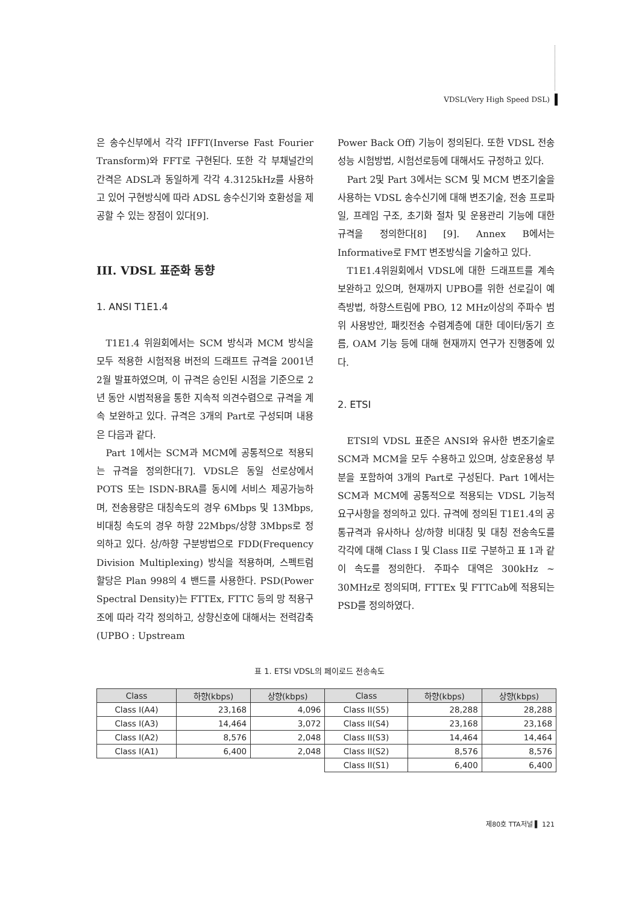VDSL(Very High Speed DSL)
은 송수신부에서 각각 IFFT(Inverse Fast Fourier Transform)와 FFT로 구현된다. 또한 각 부채널간의 간격은 ADSL과 동일하게 각각 4.3125kHz를 사용하고 있어 구현방식에 따라 ADSL 송수신기와 호환성을 제공할 수 있는 장점이 있다[9].
III. VDSL 표준화 동향
1. ANSI T1E1.4
T1E1.4 위원회에서는 SCM 방식과 MCM 방식을 모두 적용한 시험적용 버전의 드래프트 규격을 2001년 2월 발표하였으며, 이 규격은 승인된 시점을 기준으로 2년 동안 시범적용을 통한 지속적 의견수렴으로 규격을 계속 보완하고 있다. 규격은 3개의 Part로 구성되며 내용은 다음과 같다.
Part 1에서는 SCM과 MCM에 공통적으로 적용되는 규격을 정의한다[7]. VDSL은 동일 선로상에서 POTS 또는 ISDN-BRA를 동시에 서비스 제공가능하며, 전송용량은 대칭속도의 경우 6Mbps 및 13Mbps, 비대칭 속도의 경우 하향 22Mbps/상향 3Mbps로 정의하고 있다. 상/하향 구분방법으로 FDD(Frequency Division Multiplexing) 방식을 적용하며, 스펙트럼 할당은 Plan 998의 4 밴드를 사용한다. PSD(Power Spectral Density)는 FTTEx, FTTC 등의 망 적용구조에 따라 각각 정의하고, 상향신호에 대해서는 전력감축(UPBO : Upstream
Power Back Off) 기능이 정의된다. 또한 VDSL 전송성능 시험방법, 시험선로등에 대해서도 규정하고 있다.
Part 2및 Part 3에서는 SCM 및 MCM 변조기술을 사용하는 VDSL 송수신기에 대해 변조기술, 전송 프로파일, 프레임 구조, 초기화 절차 및 운용관리 기능에 대한 규격을 정의한다[8] [9]. Annex B에서는 Informative로 FMT 변조방식을 기술하고 있다.
T1E1.4위원회에서 VDSL에 대한 드래프트를 계속 보완하고 있으며, 현재까지 UPBO를 위한 선로길이 예측방법, 하향스트림에 PBO, 12 MHz이상의 주파수 범위 사용방안, 패킷전송 수렴계층에 대한 데이터/동기 흐름, OAM 기능 등에 대해 현재까지 연구가 진행중에 있다.
2. ETSI
ETSI의 VDSL 표준은 ANSI와 유사한 변조기술로 SCM과 MCM을 모두 수용하고 있으며, 상호운용성 부분을 포함하여 3개의 Part로 구성된다. Part 1에서는 SCM과 MCM에 공통적으로 적용되는 VDSL 기능적 요구사항을 정의하고 있다. 규격에 정의된 T1E1.4의 공통규격과 유사하나 상/하향 비대칭 및 대칭 전송속도를 각각에 대해 Class I 및 Class II로 구분하고 표 1과 같이 속도를 정의한다. 주파수 대역은 300kHz ~ 30MHz로 정의되며, FTTEx 및 FTTCab에 적용되는 PSD를 정의하였다.
표 1. ETSI VDSL의 페이로드 전송속도
| Class | 하향(kbps) | 상향(kbps) | Class | 하향(kbps) | 상향(kbps) |
| --- | --- | --- | --- | --- | --- |
| Class I(A4) | 23,168 | 4,096 | Class II(S5) | 28,288 | 28,288 |
| Class I(A3) | 14,464 | 3,072 | Class II(S4) | 23,168 | 23,168 |
| Class I(A2) | 8,576 | 2,048 | Class II(S3) | 14,464 | 14,464 |
| Class I(A1) | 6,400 | 2,048 | Class II(S2) | 8,576 | 8,576 |
| | | | Class II(S1) | 6,400 | 6,400 |
제80호 TTA저널 ▌ 121